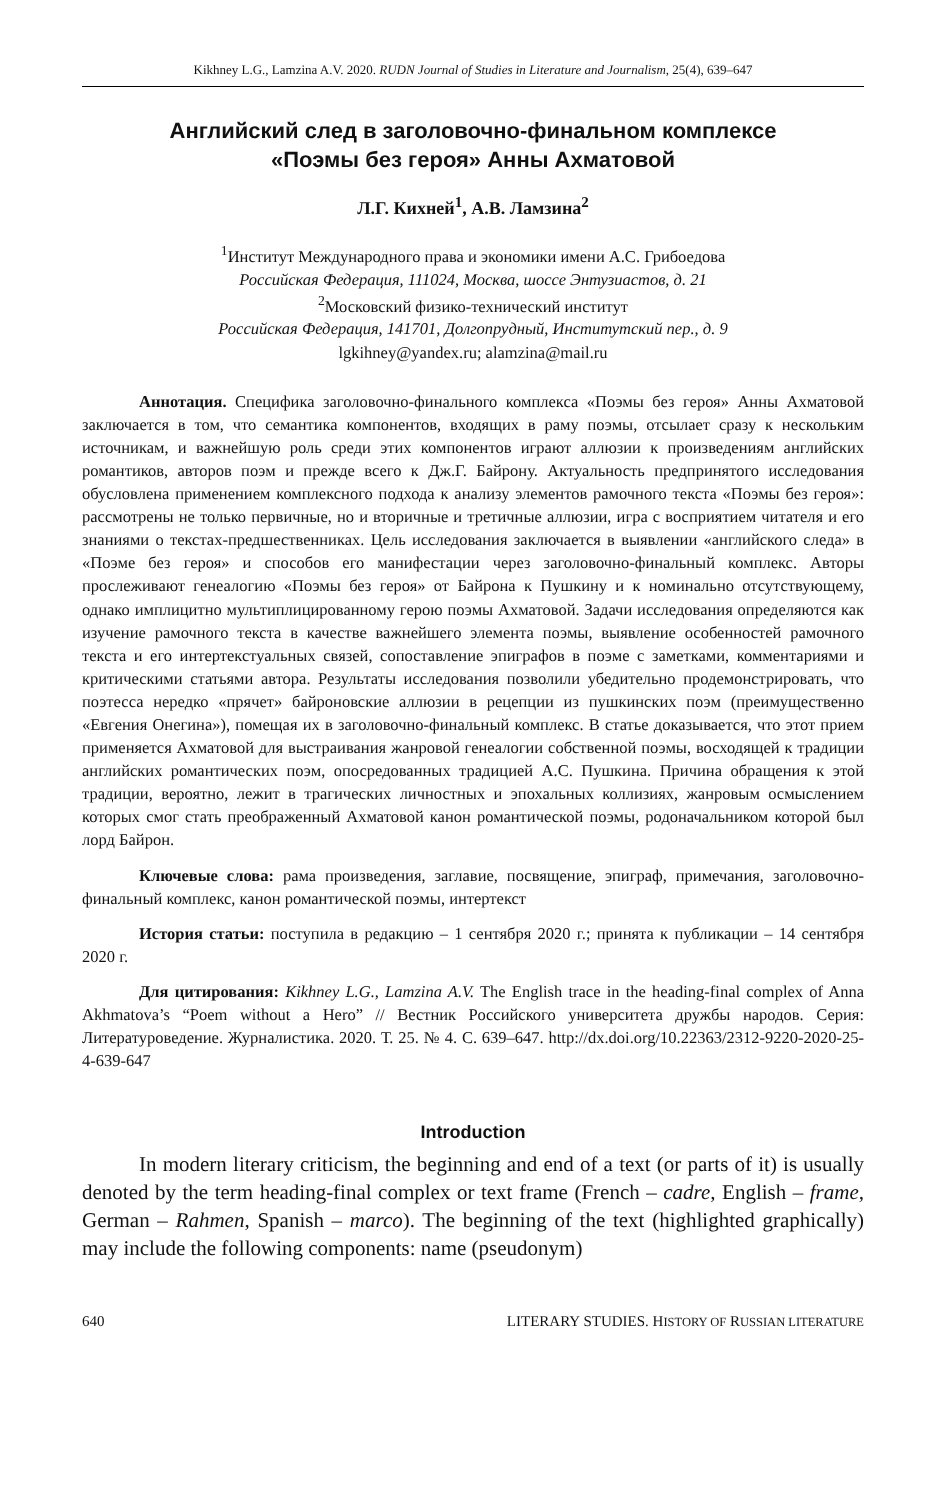Kikhney L.G., Lamzina A.V. 2020. RUDN Journal of Studies in Literature and Journalism, 25(4), 639–647
Английский след в заголовочно-финальном комплексе
«Поэмы без героя» Анны Ахматовой
Л.Г. Кихней<sup>1</sup>, А.В. Ламзина<sup>2</sup>
<sup>1</sup> Институт Международного права и экономики имени А.С. Грибоедова
Российская Федерация, 111024, Москва, шоссе Энтузиастов, д. 21
<sup>2</sup> Московский физико-технический институт
Российская Федерация, 141701, Долгопрудный, Институтский пер., д. 9
lgkihney@yandex.ru; alamzina@mail.ru
Аннотация. Специфика заголовочно-финального комплекса «Поэмы без героя» Анны Ахматовой заключается в том, что семантика компонентов, входящих в раму поэмы, отсылает сразу к нескольким источникам, и важнейшую роль среди этих компонентов играют аллюзии к произведениям английских романтиков, авторов поэм и прежде всего к Дж.Г. Байрону. Актуальность предпринятого исследования обусловлена применением комплексного подхода к анализу элементов рамочного текста «Поэмы без героя»: рассмотрены не только первичные, но и вторичные и третичные аллюзии, игра с восприятием читателя и его знаниями о текстах-предшественниках. Цель исследования заключается в выявлении «английского следа» в «Поэме без героя» и способов его манифестации через заголовочно-финальный комплекс. Авторы прослеживают генеалогию «Поэмы без героя» от Байрона к Пушкину и к номинально отсутствующему, однако имплицитно мультиплицированному герою поэмы Ахматовой. Задачи исследования определяются как изучение рамочного текста в качестве важнейшего элемента поэмы, выявление особенностей рамочного текста и его интертекстуальных связей, сопоставление эпиграфов в поэме с заметками, комментариями и критическими статьями автора. Результаты исследования позволили убедительно продемонстрировать, что поэтесса нередко «прячет» байроновские аллюзии в рецепции из пушкинских поэм (преимущественно «Евгения Онегина»), помещая их в заголовочно-финальный комплекс. В статье доказывается, что этот прием применяется Ахматовой для выстраивания жанровой генеалогии собственной поэмы, восходящей к традиции английских романтических поэм, опосредованных традицией А.С. Пушкина. Причина обращения к этой традиции, вероятно, лежит в трагических личностных и эпохальных коллизиях, жанровым осмыслением которых смог стать преображенный Ахматовой канон романтической поэмы, родоначальником которой был лорд Байрон.
Ключевые слова: рама произведения, заглавие, посвящение, эпиграф, примечания, заголовочно-финальный комплекс, канон романтической поэмы, интертекст
История статьи: поступила в редакцию – 1 сентября 2020 г.; принята к публикации – 14 сентября 2020 г.
Для цитирования: Kikhney L.G., Lamzina A.V. The English trace in the heading-final complex of Anna Akhmatova’s “Poem without a Hero” // Вестник Российского университета дружбы народов. Серия: Литературоведение. Журналистика. 2020. Т. 25. № 4. С. 639–647. http://dx.doi.org/10.22363/2312-9220-2020-25-4-639-647
Introduction
In modern literary criticism, the beginning and end of a text (or parts of it) is usually denoted by the term heading-final complex or text frame (French – cadre, English – frame, German – Rahmen, Spanish – marco). The beginning of the text (highlighted graphically) may include the following components: name (pseudonym)
640 LITERARY STUDIES. HISTORY OF RUSSIAN LITERATURE